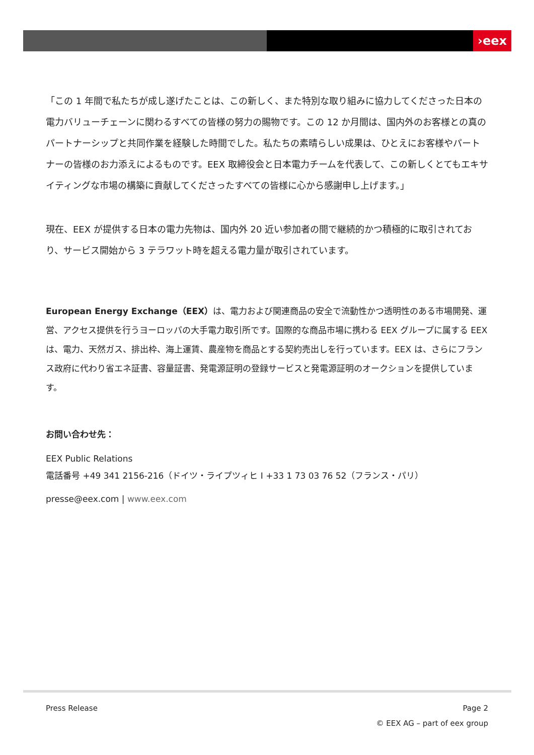›eex
「この 1 年間で私たちが成し遂げたことは、この新しく、また特別な取り組みに協力してくださった日本の電力バリューチェーンに関わるすべての皆様の努力の賜物です。この 12 か月間は、国内外のお客様との真のパートナーシップと共同作業を経験した時間でした。私たちの素晴らしい成果は、ひとえにお客様やパートナーの皆様のお力添えによるものです。EEX 取締役会と日本電力チームを代表して、この新しくとてもエキサイティングな市場の構築に貢献してくださったすべての皆様に心から感謝申し上げます。」
現在、EEX が提供する日本の電力先物は、国内外 20 近い参加者の間で継続的かつ積極的に取引されており、サービス開始から 3 テラワット時を超える電力量が取引されています。
European Energy Exchange（EEX）は、電力および関連商品の安全で流動性かつ透明性のある市場開発、運営、アクセス提供を行うヨーロッパの大手電力取引所です。国際的な商品市場に携わる EEX グループに属する EEX は、電力、天然ガス、排出枠、海上運賃、農産物を商品とする契約売出しを行っています。EEX は、さらにフランス政府に代わり省エネ証書、容量証書、発電源証明の登録サービスと発電源証明のオークションを提供しています。
お問い合わせ先：
EEX Public Relations
電話番号 +49 341 2156-216（ドイツ・ライプツィヒ I +33 1 73 03 76 52（フランス・パリ）
presse@eex.com | www.eex.com
Press Release Page 2
© EEX AG – part of eex group